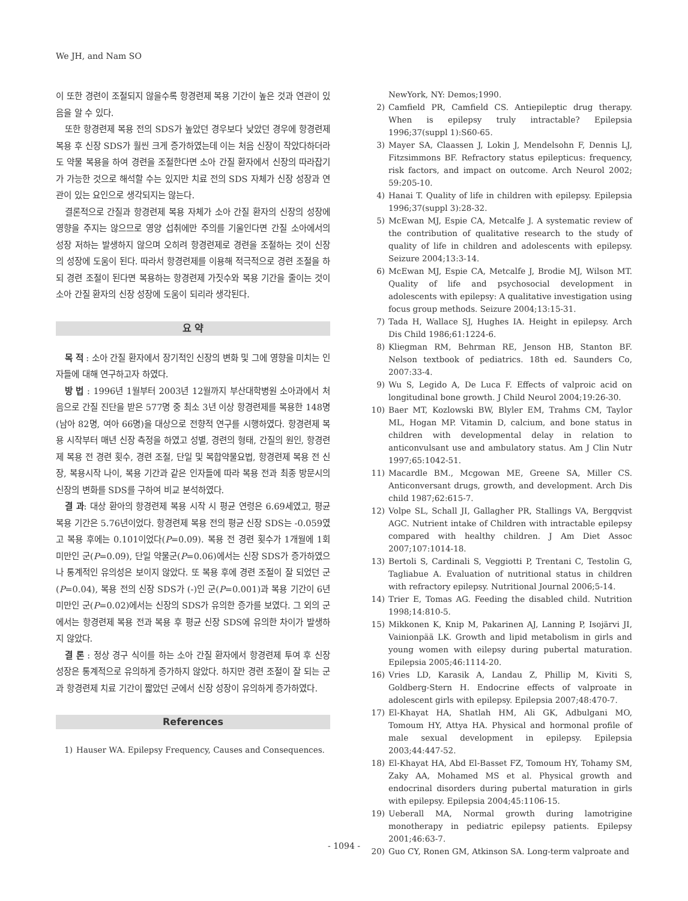We JH, and Nam SO
이 또한 경련이 조절되지 않을수록 항경련제 복용 기간이 높은 것과 연관이 있음을 알 수 있다.
또한 항경련제 복용 전의 SDS가 높았던 경우보다 낮았던 경우에 항경련제 복용 후 신장 SDS가 훨씬 크게 증가하였는데 이는 처음 신장이 작았다하더라도 약물 복용을 하여 경련을 조절한다면 소아 간질 환자에서 신장의 따라잡기가 가능한 것으로 해석할 수는 있지만 치료 전의 SDS 자체가 신장 성장과 연관이 있는 요인으로 생각되지는 않는다.
결론적으로 간질과 항경련제 복용 자체가 소아 간질 환자의 신장의 성장에 영향을 주지는 않으므로 영양 섭취에만 주의를 기울인다면 간질 소아에서의 성장 저하는 발생하지 않으며 오히려 항경련제로 경련을 조절하는 것이 신장의 성장에 도움이 된다. 따라서 항경련제를 이용해 적극적으로 경련 조절을 하되 경련 조절이 된다면 복용하는 항경련제 가짓수와 복용 기간을 줄이는 것이 소아 간질 환자의 신장 성장에 도움이 되리라 생각된다.
요 약
목 적 : 소아 간질 환자에서 장기적인 신장의 변화 및 그에 영향을 미치는 인자들에 대해 연구하고자 하였다.
방 법 : 1996년 1월부터 2003년 12월까지 부산대학병원 소아과에서 처음으로 간질 진단을 받은 577명 중 최소 3년 이상 항경련제를 복용한 148명(남아 82명, 여아 66명)을 대상으로 전향적 연구를 시행하였다. 항경련제 복용 시작부터 매년 신장 측정을 하였고 성별, 경련의 형태, 간질의 원인, 항경련제 복용 전 경련 횟수, 경련 조절, 단일 및 복합약물요법, 항경련제 복용 전 신장, 복용시작 나이, 복용 기간과 같은 인자들에 따라 복용 전과 최종 방문시의 신장의 변화를 SDS를 구하여 비교 분석하였다.
결 과: 대상 환아의 항경련제 복용 시작 시 평균 연령은 6.69세였고, 평균 복용 기간은 5.76년이었다. 항경련제 복용 전의 평균 신장 SDS는 -0.059였고 복용 후에는 0.101이었다(P=0.09). 복용 전 경련 횟수가 1개월에 1회 미만인 군(P=0.09), 단일 약물군(P=0.06)에서는 신장 SDS가 증가하였으나 통계적인 유의성은 보이지 않았다. 또 복용 후에 경련 조절이 잘 되었던 군(P=0.04), 복용 전의 신장 SDS가 (-)인 군(P=0.001)과 복용 기간이 6년 미만인 군(P=0.02)에서는 신장의 SDS가 유의한 증가를 보였다. 그 외의 군에서는 항경련제 복용 전과 복용 후 평균 신장 SDS에 유의한 차이가 발생하지 않았다.
결 론 : 정상 경구 식이를 하는 소아 간질 환자에서 항경련제 투여 후 신장 성장은 통계적으로 유의하게 증가하지 않았다. 하지만 경련 조절이 잘 되는 군과 항경련제 치료 기간이 짧았던 군에서 신장 성장이 유의하게 증가하였다.
References
1) Hauser WA. Epilepsy Frequency, Causes and Consequences.
NewYork, NY: Demos;1990.
2) Camfield PR, Camfield CS. Antiepileptic drug therapy. When is epilepsy truly intractable? Epilepsia 1996;37(suppl 1):S60-65.
3) Mayer SA, Claassen J, Lokin J, Mendelsohn F, Dennis LJ, Fitzsimmons BF. Refractory status epilepticus: frequency, risk factors, and impact on outcome. Arch Neurol 2002; 59:205-10.
4) Hanai T. Quality of life in children with epilepsy. Epilepsia 1996;37(suppl 3):28-32.
5) McEwan MJ, Espie CA, Metcalfe J. A systematic review of the contribution of qualitative research to the study of quality of life in children and adolescents with epilepsy. Seizure 2004;13:3-14.
6) McEwan MJ, Espie CA, Metcalfe J, Brodie MJ, Wilson MT. Quality of life and psychosocial development in adolescents with epilepsy: A qualitative investigation using focus group methods. Seizure 2004;13:15-31.
7) Tada H, Wallace SJ, Hughes IA. Height in epilepsy. Arch Dis Child 1986;61:1224-6.
8) Kliegman RM, Behrman RE, Jenson HB, Stanton BF. Nelson textbook of pediatrics. 18th ed. Saunders Co, 2007:33-4.
9) Wu S, Legido A, De Luca F. Effects of valproic acid on longitudinal bone growth. J Child Neurol 2004;19:26-30.
10) Baer MT, Kozlowski BW, Blyler EM, Trahms CM, Taylor ML, Hogan MP. Vitamin D, calcium, and bone status in children with developmental delay in relation to anticonvulsant use and ambulatory status. Am J Clin Nutr 1997;65:1042-51.
11) Macardle BM., Mcgowan ME, Greene SA, Miller CS. Anticonversant drugs, growth, and development. Arch Dis child 1987;62:615-7.
12) Volpe SL, Schall JI, Gallagher PR, Stallings VA, Bergqvist AGC. Nutrient intake of Children with intractable epilepsy compared with healthy children. J Am Diet Assoc 2007;107:1014-18.
13) Bertoli S, Cardinali S, Veggiotti P, Trentani C, Testolin G, Tagliabue A. Evaluation of nutritional status in children with refractory epilepsy. Nutritional Journal 2006;5-14.
14) Trier E, Tomas AG. Feeding the disabled child. Nutrition 1998;14:810-5.
15) Mikkonen K, Knip M, Pakarinen AJ, Lanning P, Isojärvi JI, Vainionpää LK. Growth and lipid metabolism in girls and young women with eilepsy during pubertal maturation. Epilepsia 2005;46:1114-20.
16) Vries LD, Karasik A, Landau Z, Phillip M, Kiviti S, Goldberg-Stern H. Endocrine effects of valproate in adolescent girls with epilepsy. Epilepsia 2007;48:470-7.
17) El-Khayat HA, Shatlah HM, Ali GK, Adbulgani MO, Tomoum HY, Attya HA. Physical and hormonal profile of male sexual development in epilepsy. Epilepsia 2003;44:447-52.
18) El-Khayat HA, Abd El-Basset FZ, Tomoum HY, Tohamy SM, Zaky AA, Mohamed MS et al. Physical growth and endocrinal disorders during pubertal maturation in girls with epilepsy. Epilepsia 2004;45:1106-15.
19) Ueberall MA, Normal growth during lamotrigine monotherapy in pediatric epilepsy patients. Epilepsy 2001;46:63-7.
20) Guo CY, Ronen GM, Atkinson SA. Long-term valproate and
- 1094 -